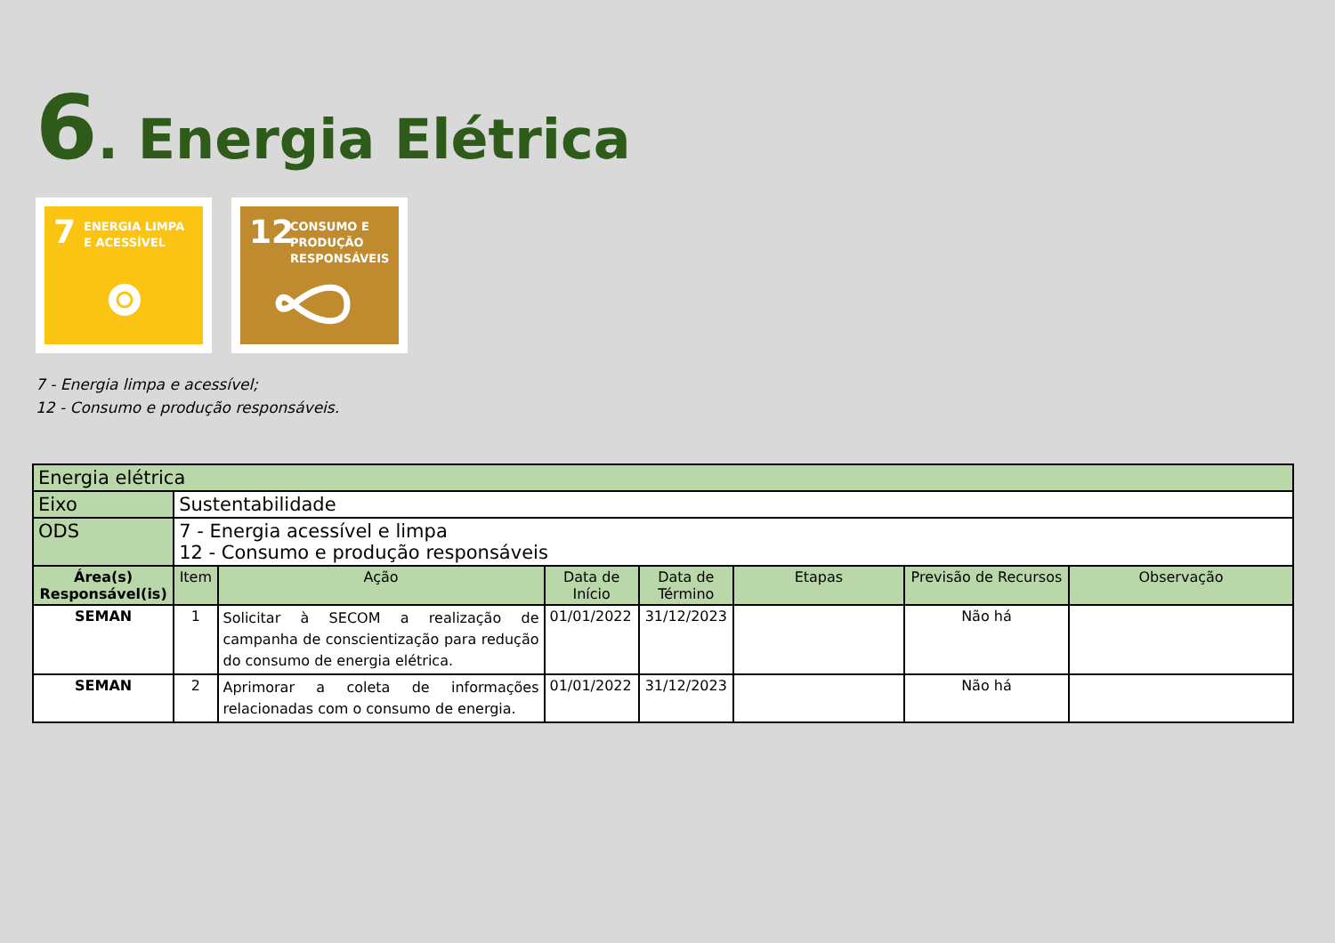6. Energia Elétrica
7 ENERGIA LIMPA
E ACESSÍVEL
12 CONSUMO E
PRODUÇÃO
RESPONSÁVEIS
7 - Energia limpa e acessível;
12 - Consumo e produção responsáveis.
| Energia elétrica | | | | | | | |
| Eixo | Sustentabilidade | | | | | | |
| ODS | 7 - Energia acessível e limpa 12 - Consumo e produção responsáveis | | | | | | |
| Área(s) Responsável(is) | Item | Ação | Data de Início | Data de Término | Etapas | Previsão de Recursos | Observação |
| SEMAN | 1 | Solicitar à SECOM a realização de campanha de conscientização para redução do consumo de energia elétrica. | 01/01/2022 | 31/12/2023 | | Não há | |
| SEMAN | 2 | Aprimorar a coleta de informações relacionadas com o consumo de energia. | 01/01/2022 | 31/12/2023 | | Não há | |